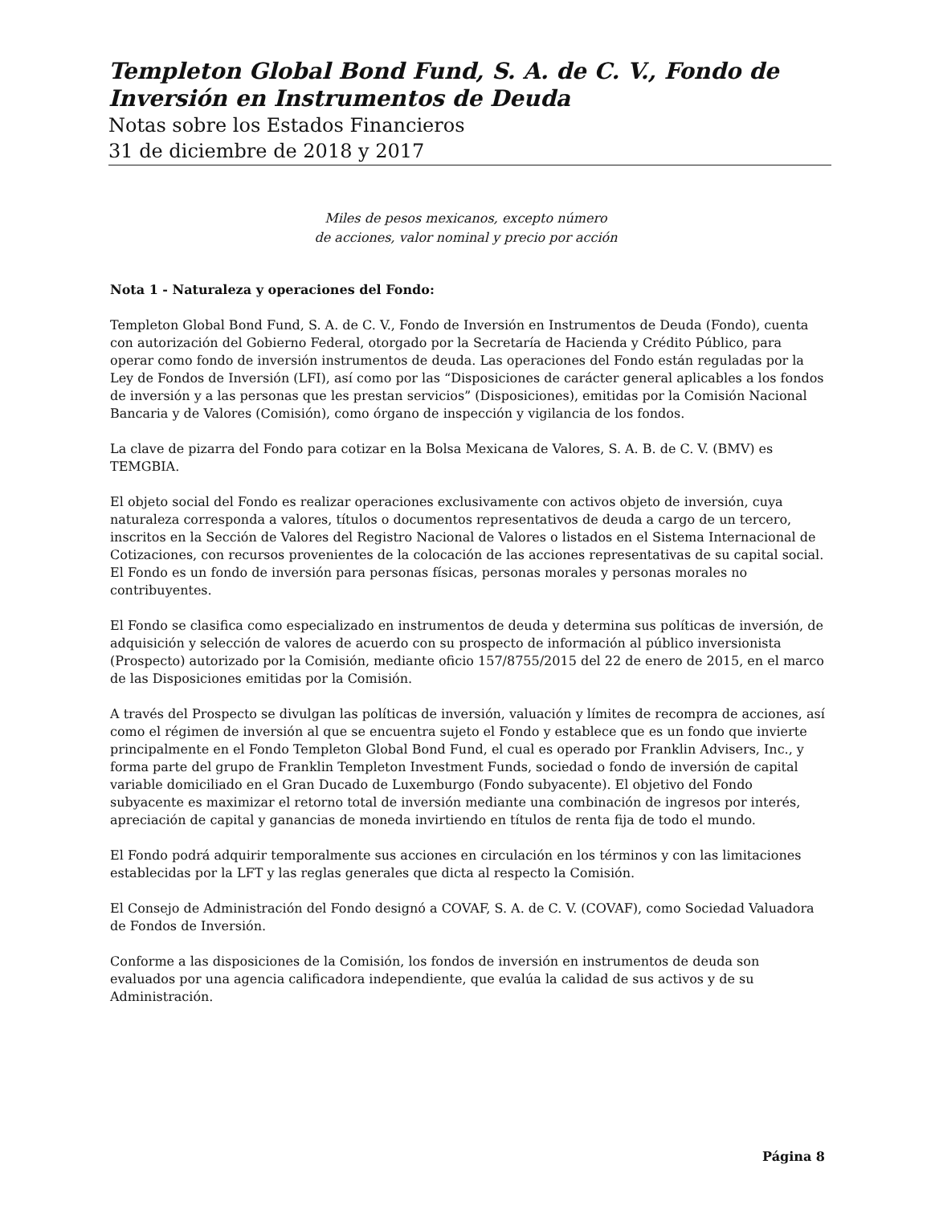Templeton Global Bond Fund, S. A. de C. V., Fondo de Inversión en Instrumentos de Deuda
Notas sobre los Estados Financieros
31 de diciembre de 2018 y 2017
Miles de pesos mexicanos, excepto número
de acciones, valor nominal y precio por acción
Nota 1 - Naturaleza y operaciones del Fondo:
Templeton Global Bond Fund, S. A. de C. V., Fondo de Inversión en Instrumentos de Deuda (Fondo), cuenta con autorización del Gobierno Federal, otorgado por la Secretaría de Hacienda y Crédito Público, para operar como fondo de inversión instrumentos de deuda. Las operaciones del Fondo están reguladas por la Ley de Fondos de Inversión (LFI), así como por las “Disposiciones de carácter general aplicables a los fondos de inversión y a las personas que les prestan servicios” (Disposiciones), emitidas por la Comisión Nacional Bancaria y de Valores (Comisión), como órgano de inspección y vigilancia de los fondos.
La clave de pizarra del Fondo para cotizar en la Bolsa Mexicana de Valores, S. A. B. de C. V. (BMV) es TEMGBIA.
El objeto social del Fondo es realizar operaciones exclusivamente con activos objeto de inversión, cuya naturaleza corresponda a valores, títulos o documentos representativos de deuda a cargo de un tercero, inscritos en la Sección de Valores del Registro Nacional de Valores o listados en el Sistema Internacional de Cotizaciones, con recursos provenientes de la colocación de las acciones representativas de su capital social. El Fondo es un fondo de inversión para personas físicas, personas morales y personas morales no contribuyentes.
El Fondo se clasifica como especializado en instrumentos de deuda y determina sus políticas de inversión, de adquisición y selección de valores de acuerdo con su prospecto de información al público inversionista (Prospecto) autorizado por la Comisión, mediante oficio 157/8755/2015 del 22 de enero de 2015, en el marco de las Disposiciones emitidas por la Comisión.
A través del Prospecto se divulgan las políticas de inversión, valuación y límites de recompra de acciones, así como el régimen de inversión al que se encuentra sujeto el Fondo y establece que es un fondo que invierte principalmente en el Fondo Templeton Global Bond Fund, el cual es operado por Franklin Advisers, Inc., y forma parte del grupo de Franklin Templeton Investment Funds, sociedad o fondo de inversión de capital variable domiciliado en el Gran Ducado de Luxemburgo (Fondo subyacente). El objetivo del Fondo subyacente es maximizar el retorno total de inversión mediante una combinación de ingresos por interés, apreciación de capital y ganancias de moneda invirtiendo en títulos de renta fija de todo el mundo.
El Fondo podrá adquirir temporalmente sus acciones en circulación en los términos y con las limitaciones establecidas por la LFT y las reglas generales que dicta al respecto la Comisión.
El Consejo de Administración del Fondo designó a COVAF, S. A. de C. V. (COVAF), como Sociedad Valuadora de Fondos de Inversión.
Conforme a las disposiciones de la Comisión, los fondos de inversión en instrumentos de deuda son evaluados por una agencia calificadora independiente, que evalúa la calidad de sus activos y de su Administración.
Página 8